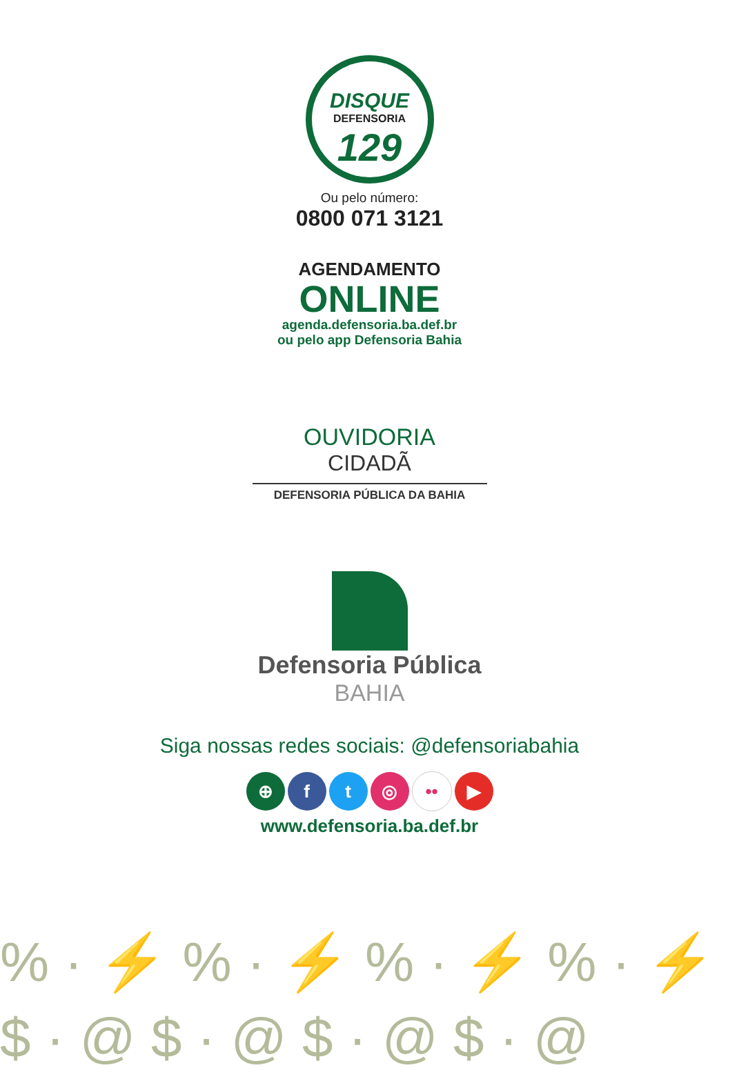DISQUE
DEFENSORIA
129
Ou pelo número:
0800 071 3121
AGENDAMENTO
ONLINE
agenda.defensoria.ba.def.br
ou pelo app Defensoria Bahia
OUVIDORIA
CIDADÃ
DEFENSORIA PÚBLICA DA BAHIA
Defensoria Pública
BAHIA
Siga nossas redes sociais: @defensoriabahia
⊕ ft ◎ •• ▶
www.defensoria.ba.def.br
% · ⚡ % · ⚡ % · ⚡ % · ⚡
$ · @ $ · @ $ · @ $ · @